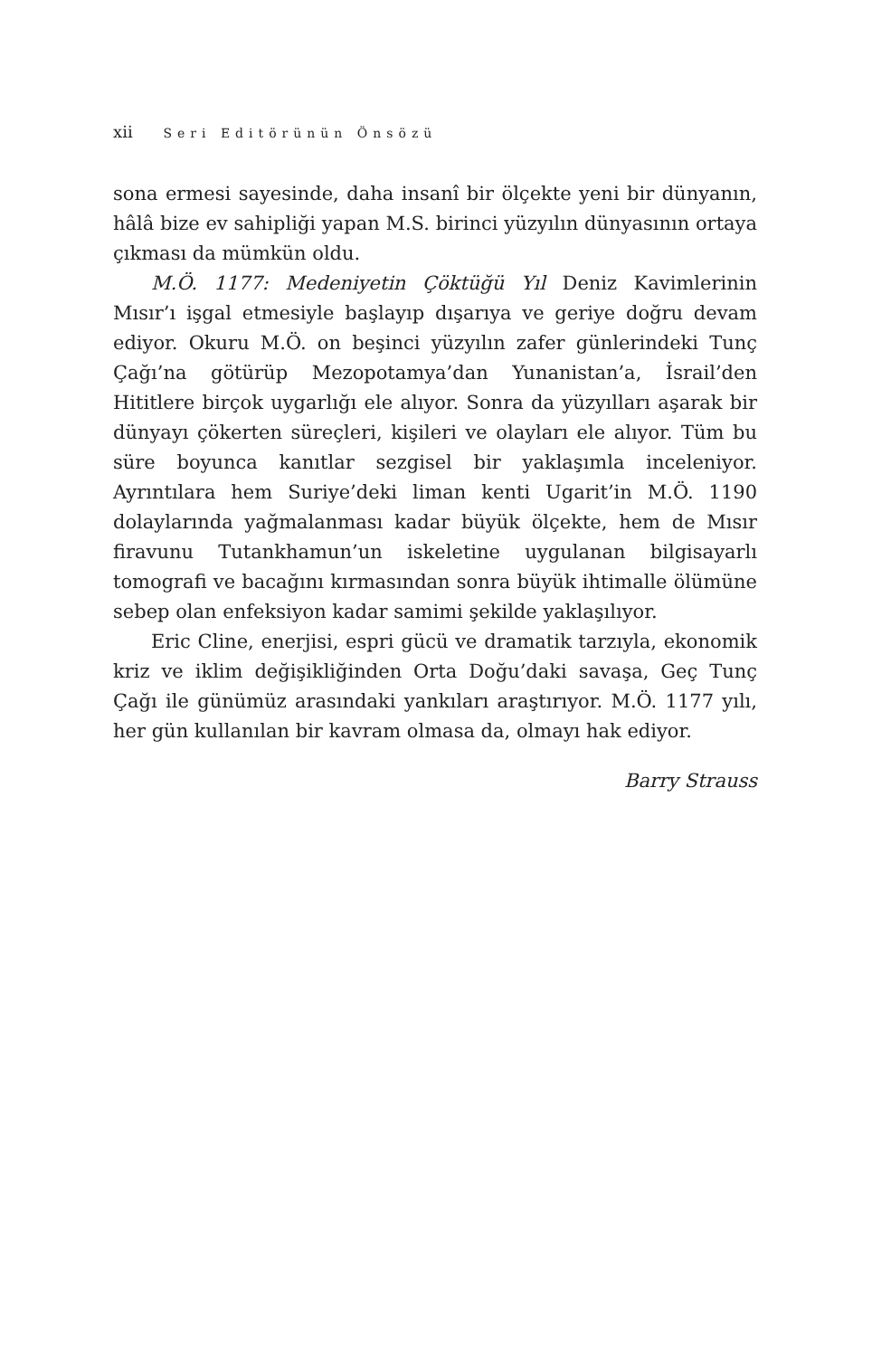xii Seri Editörünün Önsözü
sona ermesi sayesinde, daha insanî bir ölçekte yeni bir dünyanın, hâlâ bize ev sahipliği yapan M.S. birinci yüzyılın dünyasının ortaya çıkması da mümkün oldu.
M.Ö. 1177: Medeniyetin Çöktüğü Yıl Deniz Kavimlerinin Mısır’ı işgal etmesiyle başlayıp dışarıya ve geriye doğru devam ediyor. Okuru M.Ö. on beşinci yüzyılın zafer günlerindeki Tunç Çağı’na götürüp Mezopotamya’dan Yunanistan’a, İsrail’den Hititlere birçok uygarlığı ele alıyor. Sonra da yüzyılları aşarak bir dünyayı çökerten süreçleri, kişileri ve olayları ele alıyor. Tüm bu süre boyunca kanıtlar sezgisel bir yaklaşımla inceleniyor. Ayrıntılara hem Suriye’deki liman kenti Ugarit’in M.Ö. 1190 dolaylarında yağmalanması kadar büyük ölçekte, hem de Mısır firavunu Tutankhamun’un iskeletine uygulanan bilgisayarlı tomografi ve bacağını kırmasından sonra büyük ihtimalle ölümüne sebep olan enfeksiyon kadar samimi şekilde yaklaşılıyor.
Eric Cline, enerjisi, espri gücü ve dramatik tarzıyla, ekonomik kriz ve iklim değişikliğinden Orta Doğu’daki savaşa, Geç Tunç Çağı ile günümüz arasındaki yankıları araştırıyor. M.Ö. 1177 yılı, her gün kullanılan bir kavram olmasa da, olmayı hak ediyor.
Barry Strauss